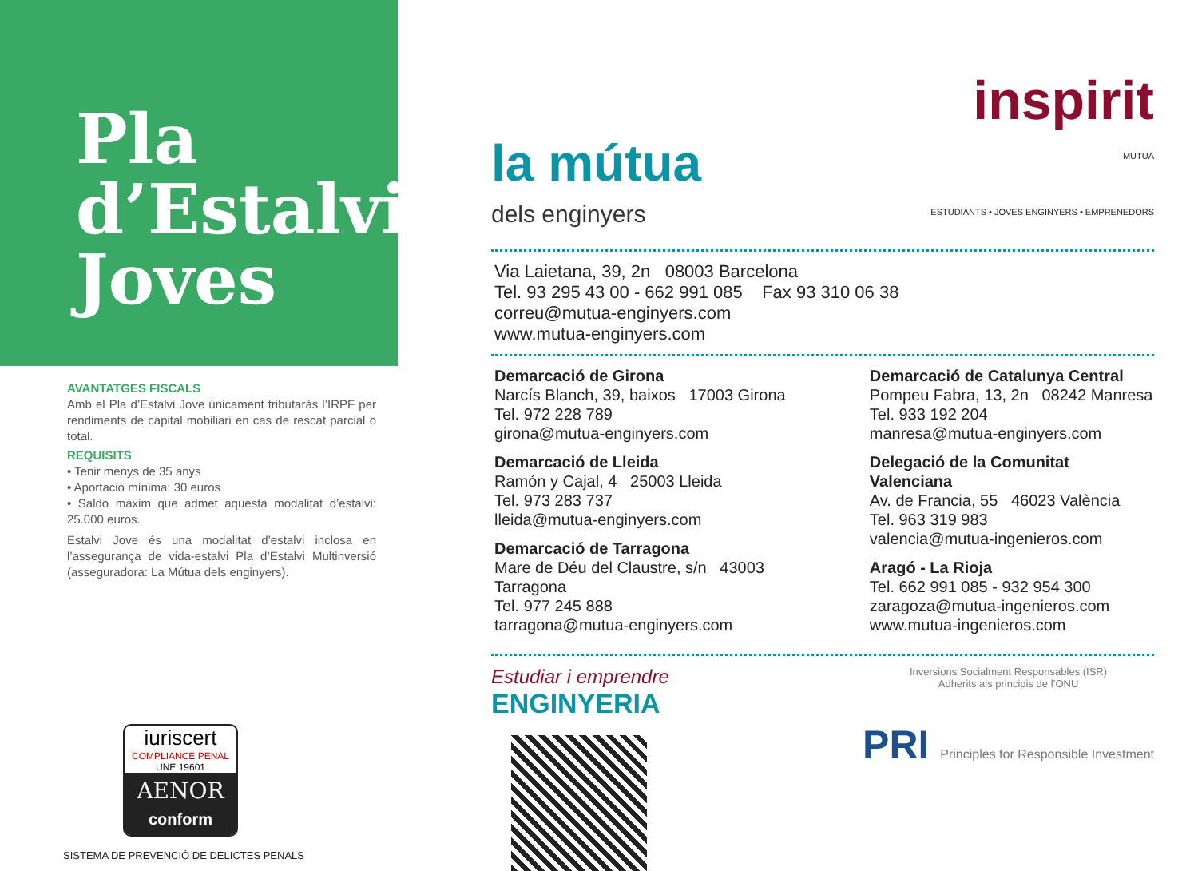Pla
d’Estalvi
Joves
AVANTATGES FISCALS
Amb el Pla d’Estalvi Jove únicament tributaràs l’IRPF per rendiments de capital mobiliari en cas de rescat parcial o total.
REQUISITS
• Tenir menys de 35 anys
• Aportació mínima: 30 euros
• Saldo màxim que admet aquesta modalitat d’estalvi: 25.000 euros.
Estalvi Jove és una modalitat d’estalvi inclosa en l’assegurança de vida-estalvi Pla d’Estalvi Multinversió (asseguradora: La Mútua dels enginyers).
iuriscert
COMPLIANCE PENAL
UNE 19601
AENOR
conform
SISTEMA DE PREVENCIÓ DE DELICTES PENALS
la mútua
dels enginyers
inspirit
MUTUA
ESTUDIANTS • JOVES ENGINYERS • EMPRENEDORS
Via Laietana, 39, 2n 08003 Barcelona
Tel. 93 295 43 00 - 662 991 085 Fax 93 310 06 38
correu@mutua-enginyers.com
www.mutua-enginyers.com
Demarcació de Girona
Narcís Blanch, 39, baixos 17003 Girona
Tel. 972 228 789
girona@mutua-enginyers.com
Demarcació de Lleida
Ramón y Cajal, 4 25003 Lleida
Tel. 973 283 737
lleida@mutua-enginyers.com
Demarcació de Tarragona
Mare de Déu del Claustre, s/n 43003 Tarragona
Tel. 977 245 888
tarragona@mutua-enginyers.com
Demarcació de Catalunya Central
Pompeu Fabra, 13, 2n 08242 Manresa
Tel. 933 192 204
manresa@mutua-enginyers.com
Delegació de la Comunitat Valenciana
Av. de Francia, 55 46023 València
Tel. 963 319 983
valencia@mutua-ingenieros.com
Aragó - La Rioja
Tel. 662 991 085 - 932 954 300
zaragoza@mutua-ingenieros.com
www.mutua-ingenieros.com
Estudiar i emprendre
ENGINYERIA
Inversions Socialment Responsables (ISR)
Adherits als principis de l’ONU
PRI Principles for Responsible Investment